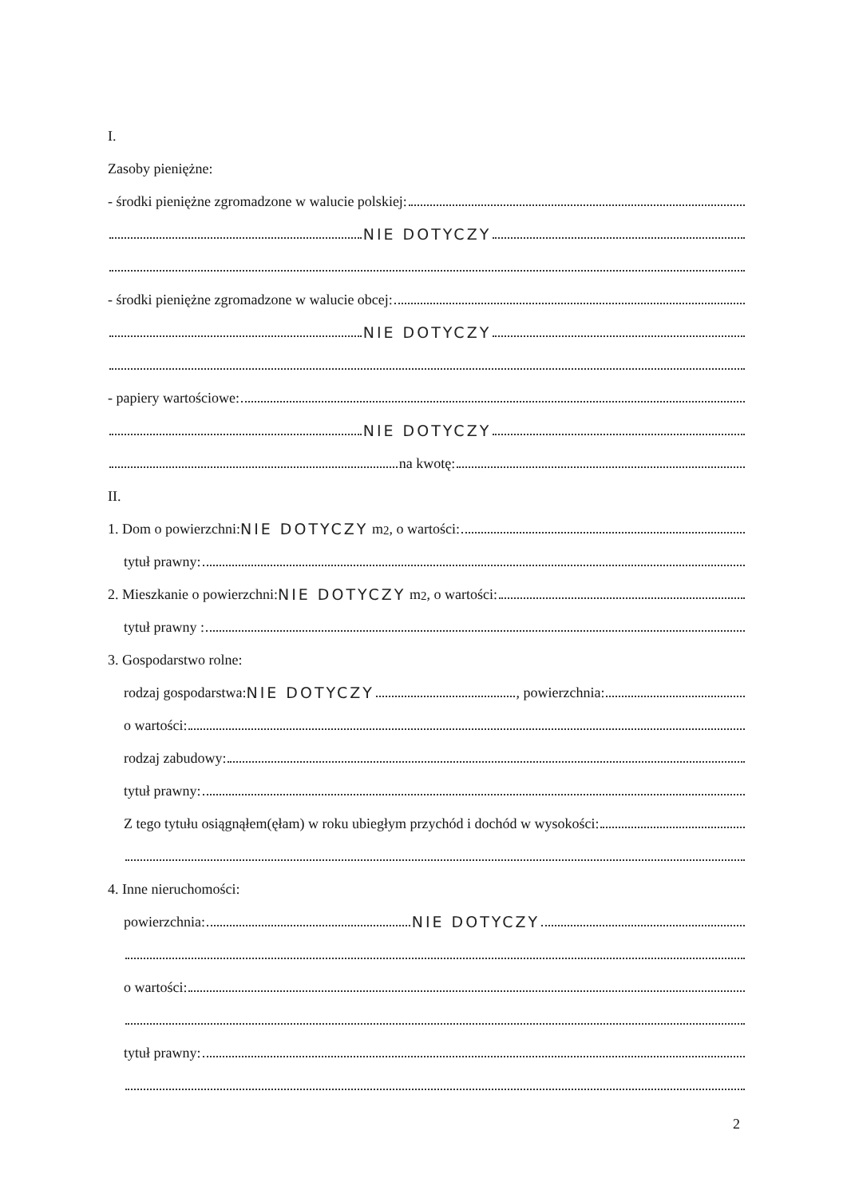I.
Zasoby pieniężne:
- środki pieniężne zgromadzone w walucie polskiej:
NIE DOTYCZY
- środki pieniężne zgromadzone w walucie obcej:
NIE DOTYCZY
- papiery wartościowe:
NIE DOTYCZY
na kwotę:
II.
1. Dom o powierzchni: NIE DOTYCZY m<sup>2</sup>, o wartości:
tytuł prawny:
2. Mieszkanie o powierzchni: NIE DOTYCZY m<sup>2</sup>, o wartości:
tytuł prawny :
3. Gospodarstwo rolne:
rodzaj gospodarstwa: NIE DOTYCZY , powierzchnia:
o wartości:
rodzaj zabudowy:
tytuł prawny:
Z tego tytułu osiągnąłem(ęłam) w roku ubiegłym przychód i dochód w wysokości:
4. Inne nieruchomości:
powierzchnia: NIE DOTYCZY
o wartości:
tytuł prawny:
2